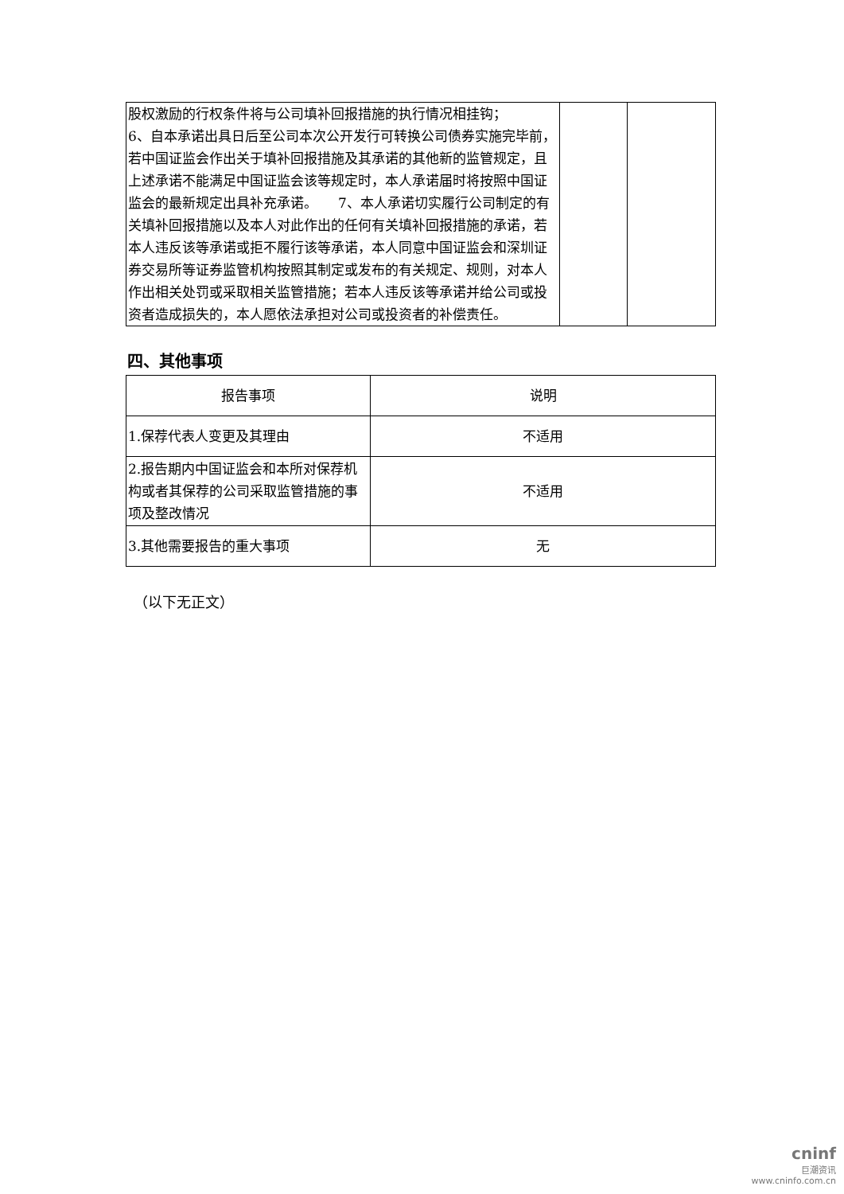| 股权激励的行权条件将与公司填补回报措施的执行情况相挂钩； 6、自本承诺出具日后至公司本次公开发行可转换公司债券实施完毕前，若中国证监会作出关于填补回报措施及其承诺的其他新的监管规定，且上述承诺不能满足中国证监会该等规定时，本人承诺届时将按照中国证监会的最新规定出具补充承诺。 7、本人承诺切实履行公司制定的有关填补回报措施以及本人对此作出的任何有关填补回报措施的承诺，若本人违反该等承诺或拒不履行该等承诺，本人同意中国证监会和深圳证券交易所等证券监管机构按照其制定或发布的有关规定、规则，对本人作出相关处罚或采取相关监管措施；若本人违反该等承诺并给公司或投资者造成损失的，本人愿依法承担对公司或投资者的补偿责任。 | | |
四、其他事项
| 报告事项 | 说明 |
| --- | --- |
| 1.保荐代表人变更及其理由 | 不适用 |
| 2.报告期内中国证监会和本所对保荐机构或者其保荐的公司采取监管措施的事项及整改情况 | 不适用 |
| 3.其他需要报告的重大事项 | 无 |
（以下无正文）
cninf
巨潮资讯
www.cninfo.com.cn